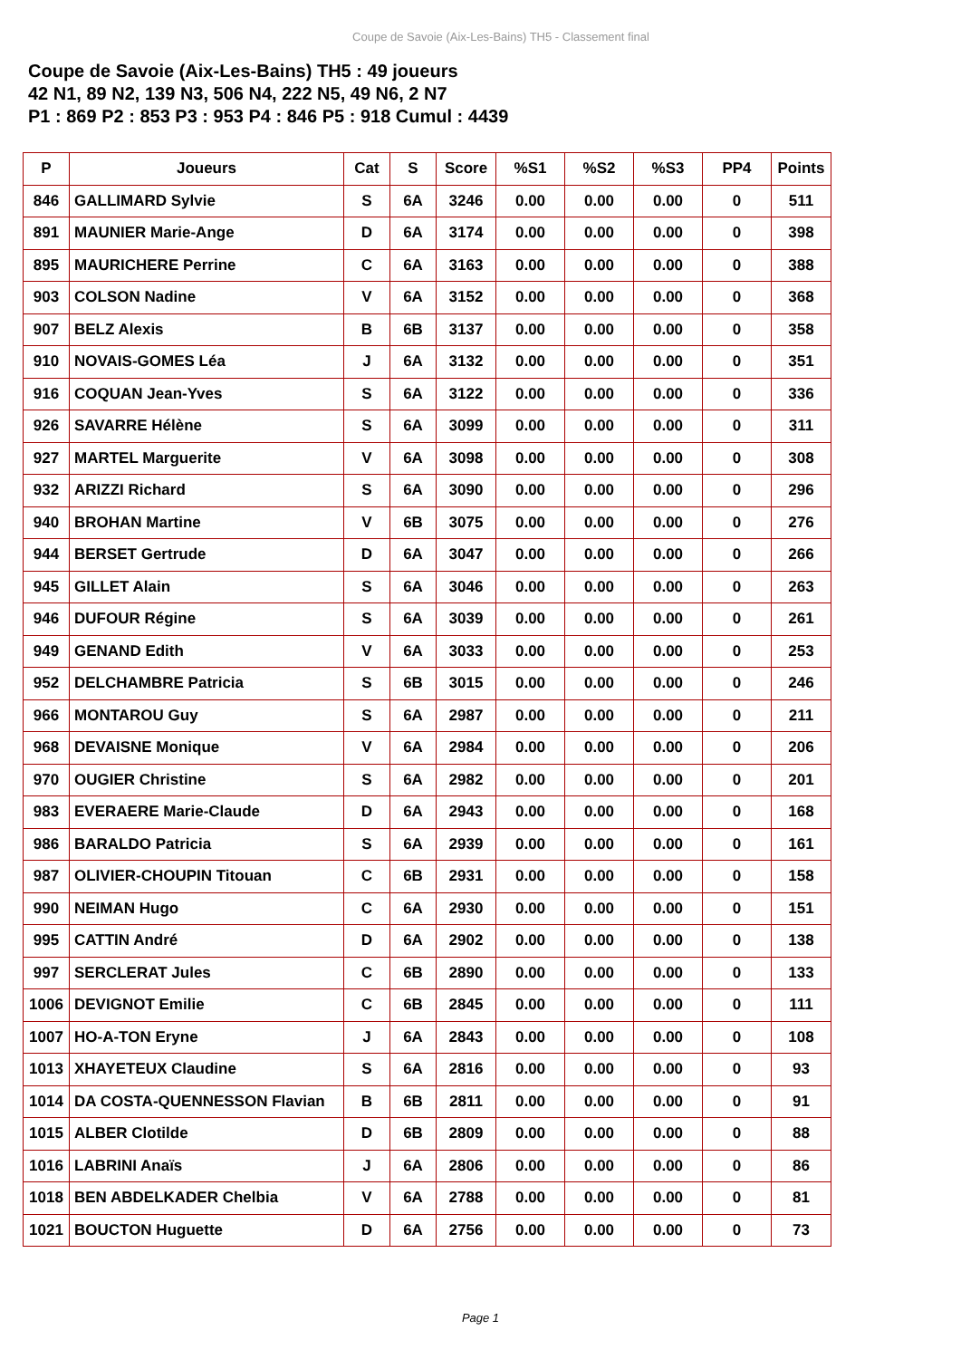Coupe de Savoie (Aix-Les-Bains) TH5 - Classement final
Coupe de Savoie (Aix-Les-Bains) TH5 : 49 joueurs
42 N1, 89 N2, 139 N3, 506 N4, 222 N5, 49 N6, 2 N7
P1 : 869 P2 : 853 P3 : 953 P4 : 846 P5 : 918 Cumul : 4439
| P | Joueurs | Cat | S | Score | %S1 | %S2 | %S3 | PP4 | Points |
| --- | --- | --- | --- | --- | --- | --- | --- | --- | --- |
| 846 | GALLIMARD Sylvie | S | 6A | 3246 | 0.00 | 0.00 | 0.00 | 0 | 511 |
| 891 | MAUNIER Marie-Ange | D | 6A | 3174 | 0.00 | 0.00 | 0.00 | 0 | 398 |
| 895 | MAURICHERE Perrine | C | 6A | 3163 | 0.00 | 0.00 | 0.00 | 0 | 388 |
| 903 | COLSON Nadine | V | 6A | 3152 | 0.00 | 0.00 | 0.00 | 0 | 368 |
| 907 | BELZ Alexis | B | 6B | 3137 | 0.00 | 0.00 | 0.00 | 0 | 358 |
| 910 | NOVAIS-GOMES Léa | J | 6A | 3132 | 0.00 | 0.00 | 0.00 | 0 | 351 |
| 916 | COQUAN Jean-Yves | S | 6A | 3122 | 0.00 | 0.00 | 0.00 | 0 | 336 |
| 926 | SAVARRE Hélène | S | 6A | 3099 | 0.00 | 0.00 | 0.00 | 0 | 311 |
| 927 | MARTEL Marguerite | V | 6A | 3098 | 0.00 | 0.00 | 0.00 | 0 | 308 |
| 932 | ARIZZI Richard | S | 6A | 3090 | 0.00 | 0.00 | 0.00 | 0 | 296 |
| 940 | BROHAN Martine | V | 6B | 3075 | 0.00 | 0.00 | 0.00 | 0 | 276 |
| 944 | BERSET Gertrude | D | 6A | 3047 | 0.00 | 0.00 | 0.00 | 0 | 266 |
| 945 | GILLET Alain | S | 6A | 3046 | 0.00 | 0.00 | 0.00 | 0 | 263 |
| 946 | DUFOUR Régine | S | 6A | 3039 | 0.00 | 0.00 | 0.00 | 0 | 261 |
| 949 | GENAND Edith | V | 6A | 3033 | 0.00 | 0.00 | 0.00 | 0 | 253 |
| 952 | DELCHAMBRE Patricia | S | 6B | 3015 | 0.00 | 0.00 | 0.00 | 0 | 246 |
| 966 | MONTAROU Guy | S | 6A | 2987 | 0.00 | 0.00 | 0.00 | 0 | 211 |
| 968 | DEVAISNE Monique | V | 6A | 2984 | 0.00 | 0.00 | 0.00 | 0 | 206 |
| 970 | OUGIER Christine | S | 6A | 2982 | 0.00 | 0.00 | 0.00 | 0 | 201 |
| 983 | EVERAERE Marie-Claude | D | 6A | 2943 | 0.00 | 0.00 | 0.00 | 0 | 168 |
| 986 | BARALDO Patricia | S | 6A | 2939 | 0.00 | 0.00 | 0.00 | 0 | 161 |
| 987 | OLIVIER-CHOUPIN Titouan | C | 6B | 2931 | 0.00 | 0.00 | 0.00 | 0 | 158 |
| 990 | NEIMAN Hugo | C | 6A | 2930 | 0.00 | 0.00 | 0.00 | 0 | 151 |
| 995 | CATTIN André | D | 6A | 2902 | 0.00 | 0.00 | 0.00 | 0 | 138 |
| 997 | SERCLERAT Jules | C | 6B | 2890 | 0.00 | 0.00 | 0.00 | 0 | 133 |
| 1006 | DEVIGNOT Emilie | C | 6B | 2845 | 0.00 | 0.00 | 0.00 | 0 | 111 |
| 1007 | HO-A-TON Eryne | J | 6A | 2843 | 0.00 | 0.00 | 0.00 | 0 | 108 |
| 1013 | XHAYETEUX Claudine | S | 6A | 2816 | 0.00 | 0.00 | 0.00 | 0 | 93 |
| 1014 | DA COSTA-QUENNESSON Flavian | B | 6B | 2811 | 0.00 | 0.00 | 0.00 | 0 | 91 |
| 1015 | ALBER Clotilde | D | 6B | 2809 | 0.00 | 0.00 | 0.00 | 0 | 88 |
| 1016 | LABRINI Anaïs | J | 6A | 2806 | 0.00 | 0.00 | 0.00 | 0 | 86 |
| 1018 | BEN ABDELKADER Chelbia | V | 6A | 2788 | 0.00 | 0.00 | 0.00 | 0 | 81 |
| 1021 | BOUCTON Huguette | D | 6A | 2756 | 0.00 | 0.00 | 0.00 | 0 | 73 |
Page 1